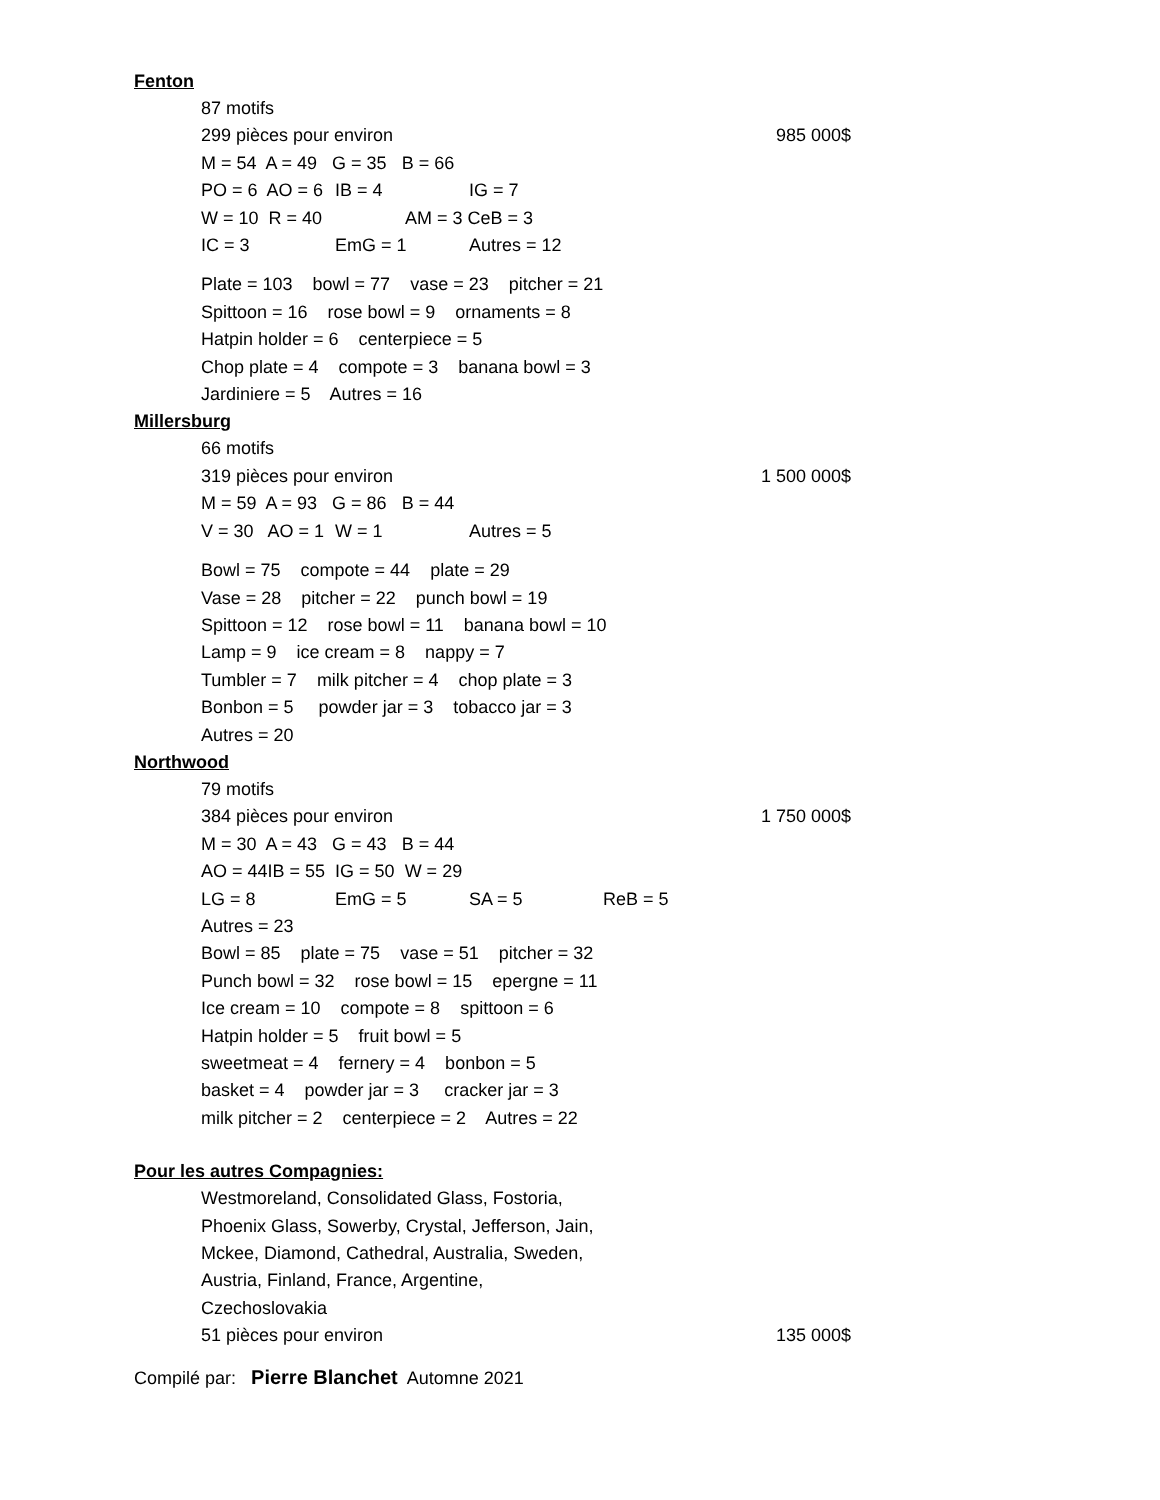Fenton
87 motifs
299 pièces pour environ 985 000$
M = 54 A = 49 G = 35 B = 66
PO = 6 AO = 6 IB = 4 IG = 7
W = 10 R = 40 AM = 3 CeB = 3
IC = 3 EmG = 1 Autres = 12
Plate = 103 bowl = 77 vase = 23 pitcher = 21
Spittoon = 16 rose bowl = 9 ornaments = 8
Hatpin holder = 6 centerpiece = 5
Chop plate = 4 compote = 3 banana bowl = 3
Jardiniere = 5 Autres = 16
Millersburg
66 motifs
319 pièces pour environ 1 500 000$
M = 59 A = 93 G = 86 B = 44
V = 30 AO = 1 W = 1 Autres = 5
Bowl = 75 compote = 44 plate = 29
Vase = 28 pitcher = 22 punch bowl = 19
Spittoon = 12 rose bowl = 11 banana bowl = 10
Lamp = 9 ice cream = 8 nappy = 7
Tumbler = 7 milk pitcher = 4 chop plate = 3
Bonbon = 5 powder jar = 3 tobacco jar = 3
Autres = 20
Northwood
79 motifs
384 pièces pour environ 1 750 000$
M = 30 A = 43 G = 43 B = 44
AO = 44IB = 55 IG = 50 W = 29
LG = 8 EmG = 5 SA = 5 ReB = 5
Autres = 23
Bowl = 85 plate = 75 vase = 51 pitcher = 32
Punch bowl = 32 rose bowl = 15 epergne = 11
Ice cream = 10 compote = 8 spittoon = 6
Hatpin holder = 5 fruit bowl = 5
sweetmeat = 4 fernery = 4 bonbon = 5
basket = 4 powder jar = 3 cracker jar = 3
milk pitcher = 2 centerpiece = 2 Autres = 22
Pour les autres Compagnies:
Westmoreland, Consolidated Glass, Fostoria,
Phoenix Glass, Sowerby, Crystal, Jefferson, Jain,
Mckee, Diamond, Cathedral, Australia, Sweden,
Austria, Finland, France, Argentine,
Czechoslovakia
51 pièces pour environ 135 000$
Compilé par: Pierre Blanchet Automne 2021